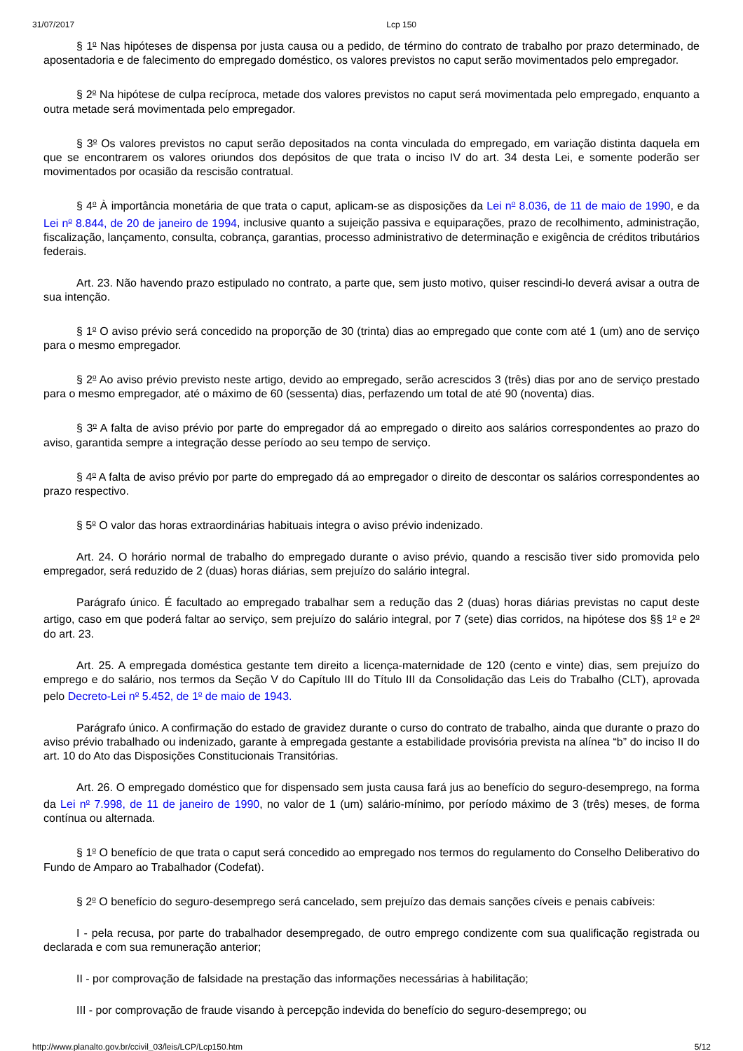31/07/2017 Lcp 150
§ 1<sup>o</sup> Nas hipóteses de dispensa por justa causa ou a pedido, de término do contrato de trabalho por prazo determinado, de aposentadoria e de falecimento do empregado doméstico, os valores previstos no caput serão movimentados pelo empregador.
§ 2<sup>o</sup> Na hipótese de culpa recíproca, metade dos valores previstos no caput será movimentada pelo empregado, enquanto a outra metade será movimentada pelo empregador.
§ 3<sup>o</sup> Os valores previstos no caput serão depositados na conta vinculada do empregado, em variação distinta daquela em que se encontrarem os valores oriundos dos depósitos de que trata o inciso IV do art. 34 desta Lei, e somente poderão ser movimentados por ocasião da rescisão contratual.
§ 4<sup>o</sup> À importância monetária de que trata o caput, aplicam-se as disposições da Lei n<sup>o</sup> 8.036, de 11 de maio de 1990, e da Lei n<sup>o</sup> 8.844, de 20 de janeiro de 1994, inclusive quanto a sujeição passiva e equiparações, prazo de recolhimento, administração, fiscalização, lançamento, consulta, cobrança, garantias, processo administrativo de determinação e exigência de créditos tributários federais.
Art. 23. Não havendo prazo estipulado no contrato, a parte que, sem justo motivo, quiser rescindi-lo deverá avisar a outra de sua intenção.
§ 1<sup>o</sup> O aviso prévio será concedido na proporção de 30 (trinta) dias ao empregado que conte com até 1 (um) ano de serviço para o mesmo empregador.
§ 2<sup>o</sup> Ao aviso prévio previsto neste artigo, devido ao empregado, serão acrescidos 3 (três) dias por ano de serviço prestado para o mesmo empregador, até o máximo de 60 (sessenta) dias, perfazendo um total de até 90 (noventa) dias.
§ 3<sup>o</sup> A falta de aviso prévio por parte do empregador dá ao empregado o direito aos salários correspondentes ao prazo do aviso, garantida sempre a integração desse período ao seu tempo de serviço.
§ 4<sup>o</sup> A falta de aviso prévio por parte do empregado dá ao empregador o direito de descontar os salários correspondentes ao prazo respectivo.
§ 5<sup>o</sup> O valor das horas extraordinárias habituais integra o aviso prévio indenizado.
Art. 24. O horário normal de trabalho do empregado durante o aviso prévio, quando a rescisão tiver sido promovida pelo empregador, será reduzido de 2 (duas) horas diárias, sem prejuízo do salário integral.
Parágrafo único. É facultado ao empregado trabalhar sem a redução das 2 (duas) horas diárias previstas no caput deste artigo, caso em que poderá faltar ao serviço, sem prejuízo do salário integral, por 7 (sete) dias corridos, na hipótese dos §§ 1<sup>o</sup> e 2<sup>o</sup> do art. 23.
Art. 25. A empregada doméstica gestante tem direito a licença-maternidade de 120 (cento e vinte) dias, sem prejuízo do emprego e do salário, nos termos da Seção V do Capítulo III do Título III da Consolidação das Leis do Trabalho (CLT), aprovada pelo Decreto-Lei n<sup>o</sup> 5.452, de 1<sup>o</sup> de maio de 1943.
Parágrafo único. A confirmação do estado de gravidez durante o curso do contrato de trabalho, ainda que durante o prazo do aviso prévio trabalhado ou indenizado, garante à empregada gestante a estabilidade provisória prevista na alínea “b” do inciso II do art. 10 do Ato das Disposições Constitucionais Transitórias.
Art. 26. O empregado doméstico que for dispensado sem justa causa fará jus ao benefício do seguro-desemprego, na forma da Lei n<sup>o</sup> 7.998, de 11 de janeiro de 1990, no valor de 1 (um) salário-mínimo, por período máximo de 3 (três) meses, de forma contínua ou alternada.
§ 1<sup>o</sup> O benefício de que trata o caput será concedido ao empregado nos termos do regulamento do Conselho Deliberativo do Fundo de Amparo ao Trabalhador (Codefat).
§ 2<sup>o</sup> O benefício do seguro-desemprego será cancelado, sem prejuízo das demais sanções cíveis e penais cabíveis:
I - pela recusa, por parte do trabalhador desempregado, de outro emprego condizente com sua qualificação registrada ou declarada e com sua remuneração anterior;
II - por comprovação de falsidade na prestação das informações necessárias à habilitação;
III - por comprovação de fraude visando à percepção indevida do benefício do seguro-desemprego; ou
http://www.planalto.gov.br/ccivil_03/leis/LCP/Lcp150.htm 5/12